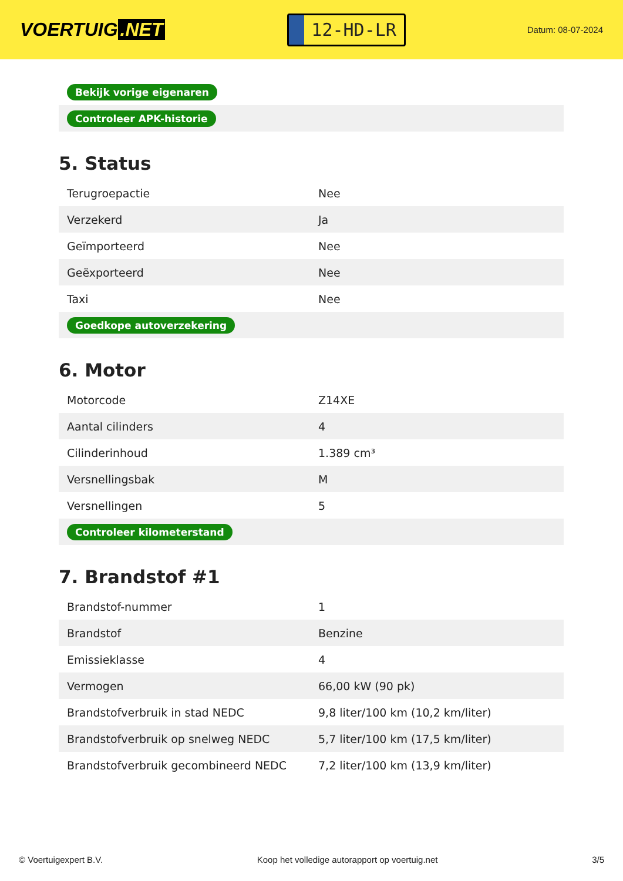VOERTUIG.NET
12-HD-LR
Datum: 08-07-2024
| Bekijk vorige eigenaren |
| Controleer APK-historie |
5. Status
| Terugroepactie | Nee |
| Verzekerd | Ja |
| Geïmporteerd | Nee |
| Geëxporteerd | Nee |
| Taxi | Nee |
| Goedkope autoverzekering | |
6. Motor
| Motorcode | Z14XE |
| Aantal cilinders | 4 |
| Cilinderinhoud | 1.389 cm³ |
| Versnellingsbak | M |
| Versnellingen | 5 |
| Controleer kilometerstand | |
7. Brandstof #1
| Brandstof-nummer | 1 |
| Brandstof | Benzine |
| Emissieklasse | 4 |
| Vermogen | 66,00 kW (90 pk) |
| Brandstofverbruik in stad NEDC | 9,8 liter/100 km (10,2 km/liter) |
| Brandstofverbruik op snelweg NEDC | 5,7 liter/100 km (17,5 km/liter) |
| Brandstofverbruik gecombineerd NEDC | 7,2 liter/100 km (13,9 km/liter) |
© Voertuigexpert B.V. Koop het volledige autorapport op voertuig.net 3/5